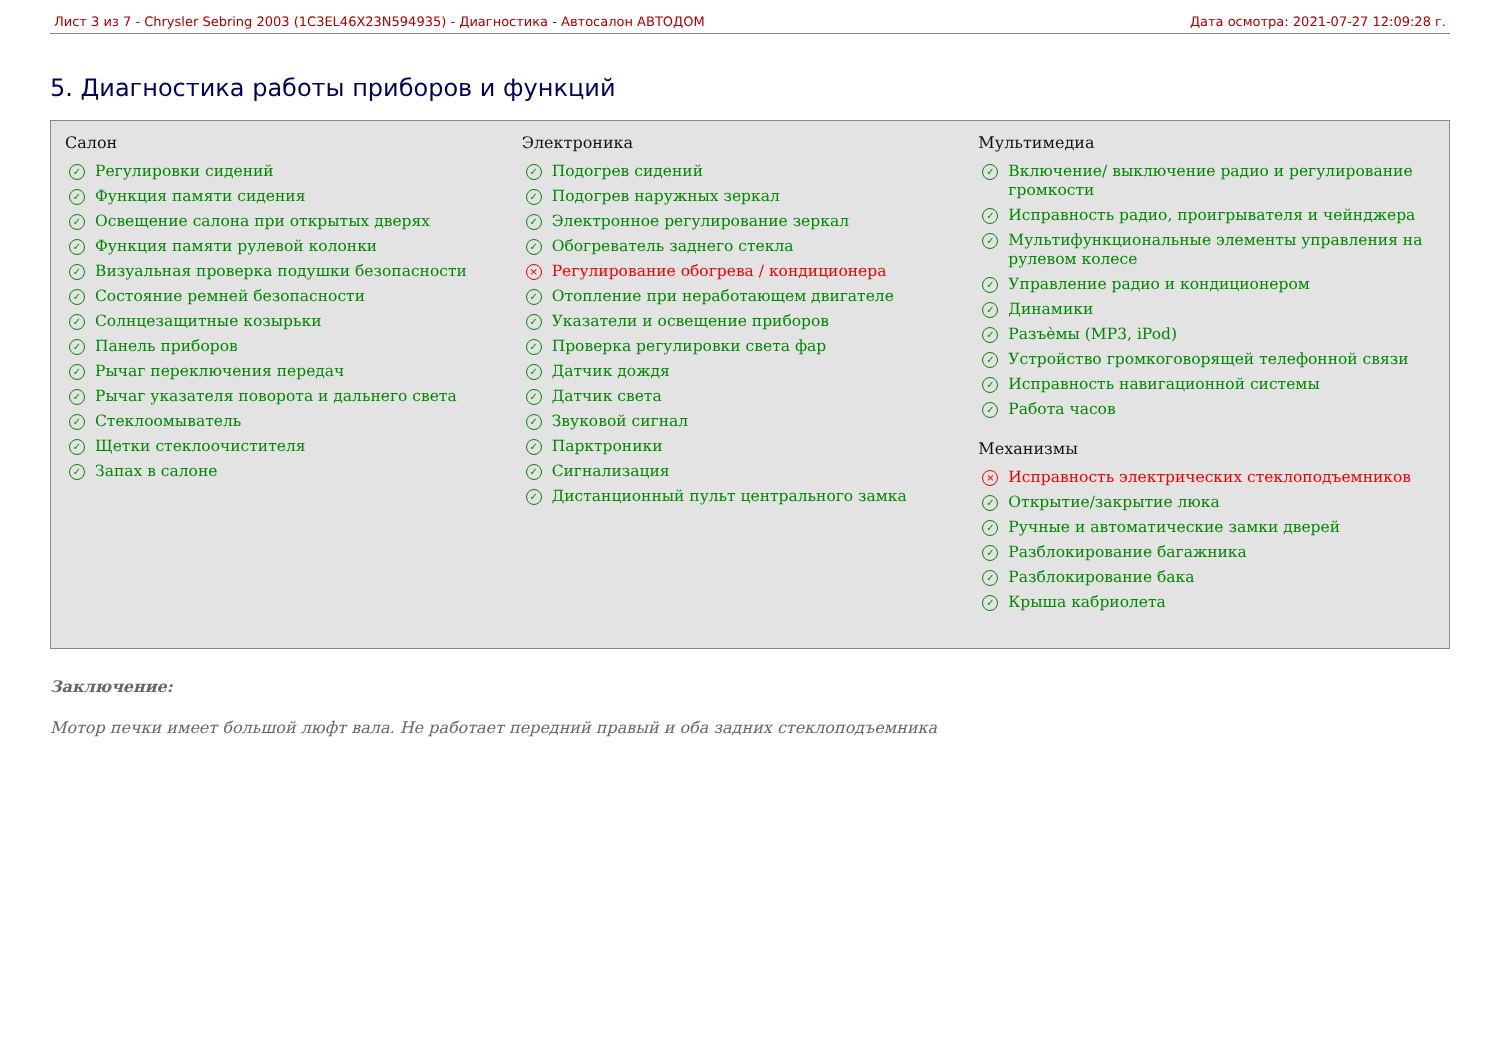Лист 3 из 7 - Chrysler Sebring 2003 (1C3EL46X23N594935) - Диагностика - Автосалон АВТОДОМ Дата осмотра: 2021-07-27 12:09:28 г.
5. Диагностика работы приборов и функций
Салон
✓ Регулировки сидений
✓ Функция памяти сидения
✓ Освещение салона при открытых дверях
✓ Функция памяти рулевой колонки
✓ Визуальная проверка подушки безопасности
✓ Состояние ремней безопасности
✓ Солнцезащитные козырьки
✓ Панель приборов
✓ Рычаг переключения передач
✓ Рычаг указателя поворота и дальнего света
✓ Стеклоомыватель
✓ Щетки стеклоочистителя
✓ Запах в салоне
Электроника
✓ Подогрев сидений
✓ Подогрев наружных зеркал
✓ Электронное регулирование зеркал
✓ Обогреватель заднего стекла
× Регулирование обогрева / кондиционера
✓ Отопление при неработающем двигателе
✓ Указатели и освещение приборов
✓ Проверка регулировки света фар
✓ Датчик дождя
✓ Датчик света
✓ Звуковой сигнал
✓ Парктроники
✓ Сигнализация
✓ Дистанционный пульт центрального замка
Мультимедиа
✓ Включение/ выключение радио и регулирование громкости
✓ Исправность радио, проигрывателя и чейнджера
✓ Мультифункциональные элементы управления на рулевом колесе
✓ Управление радио и кондиционером
✓ Динамики
✓ Разъѐмы (MP3, iPod)
✓ Устройство громкоговорящей телефонной связи
✓ Исправность навигационной системы
✓ Работа часов
Механизмы
× Исправность электрических стеклоподъемников
✓ Открытие/закрытие люка
✓ Ручные и автоматические замки дверей
✓ Разблокирование багажника
✓ Разблокирование бака
✓ Крыша кабриолета
Заключение:
Мотор печки имеет большой люфт вала. Не работает передний правый и оба задних стеклоподъемника